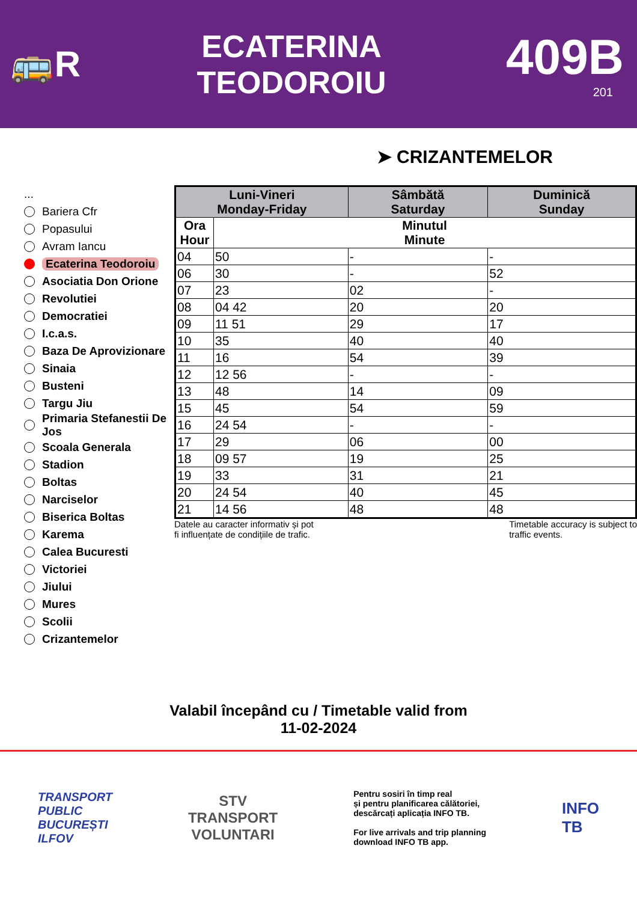🚌R
ECATERINA
TEODOROIU
409B
201
➤ CRIZANTEMELOR
...
Bariera Cfr
Popasului
Avram Iancu
Ecaterina Teodoroiu
Asociatia Don Orione
Revolutiei
Democratiei
I.c.a.s.
Baza De Aprovizionare
Sinaia
Busteni
Targu Jiu
Primaria Stefanestii De Jos
Scoala Generala
Stadion
Boltas
Narciselor
Biserica Boltas
Karema
Calea Bucuresti
Victoriei
Jiului
Mures
Scolii
Crizantemelor
| Luni-Vineri Monday-Friday | | Sâmbătă Saturday | Duminică Sunday |
| --- | --- | --- | --- |
| Ora Hour | Minutul Minute | | |
| 04 | 50 | - | - |
| 06 | 30 | - | 52 |
| 07 | 23 | 02 | - |
| 08 | 04 42 | 20 | 20 |
| 09 | 11 51 | 29 | 17 |
| 10 | 35 | 40 | 40 |
| 11 | 16 | 54 | 39 |
| 12 | 12 56 | - | - |
| 13 | 48 | 14 | 09 |
| 15 | 45 | 54 | 59 |
| 16 | 24 54 | - | - |
| 17 | 29 | 06 | 00 |
| 18 | 09 57 | 19 | 25 |
| 19 | 33 | 31 | 21 |
| 20 | 24 54 | 40 | 45 |
| 21 | 14 56 | 48 | 48 |
Datele au caracter informativ și pot
fi influențate de condițiile de trafic.
Timetable accuracy is subject to
traffic events.
Valabil începând cu / Timetable valid from
11-02-2024
TRANSPORT
PUBLIC
BUCUREȘTI
ILFOV
STV
TRANSPORT
VOLUNTARI
Pentru sosiri în timp real
și pentru planificarea călătoriei,
descărcați aplicația INFO TB.
For live arrivals and trip planning
download INFO TB app.
INFO
TB